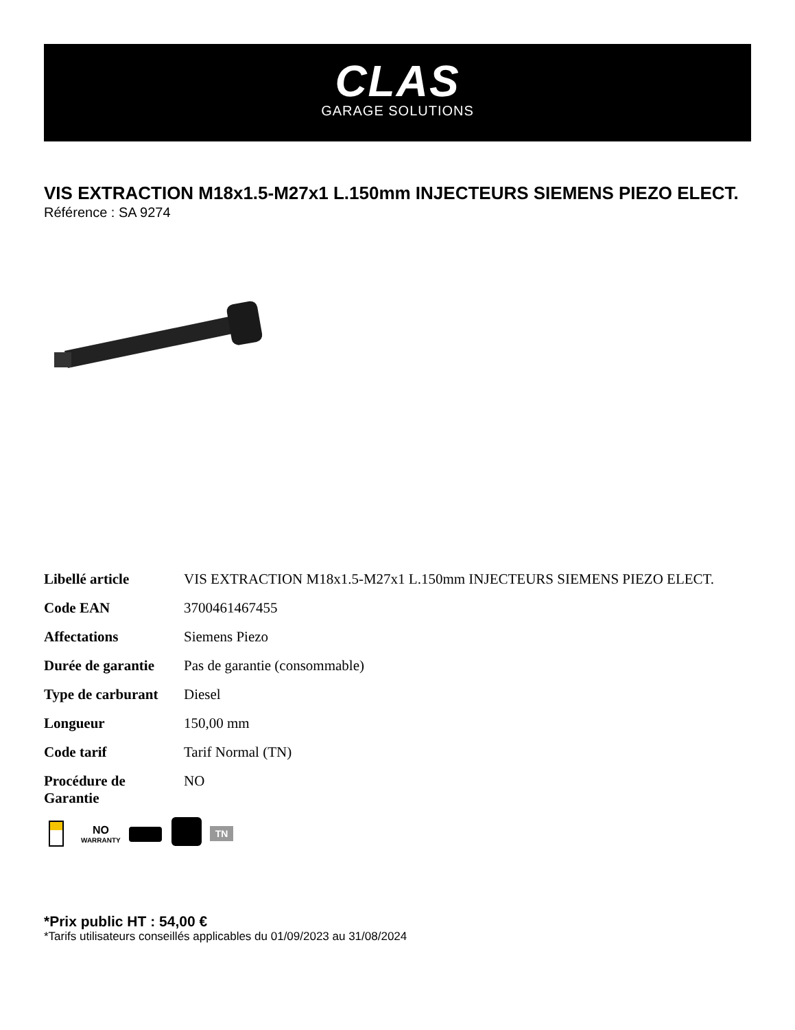CLAS
GARAGE SOLUTIONS
VIS EXTRACTION M18x1.5-M27x1 L.150mm INJECTEURS SIEMENS PIEZO ELECT.
Référence : SA 9274
| Libellé article | VIS EXTRACTION M18x1.5-M27x1 L.150mm INJECTEURS SIEMENS PIEZO ELECT. |
| Code EAN | 3700461467455 |
| Affectations | Siemens Piezo |
| Durée de garantie | Pas de garantie (consommable) |
| Type de carburant | Diesel |
| Longueur | 150,00 mm |
| Code tarif | Tarif Normal (TN) |
| Procédure de Garantie | NO |
NO
WARRANTY
TN
*Prix public HT : 54,00 €
*Tarifs utilisateurs conseillés applicables du 01/09/2023 au 31/08/2024